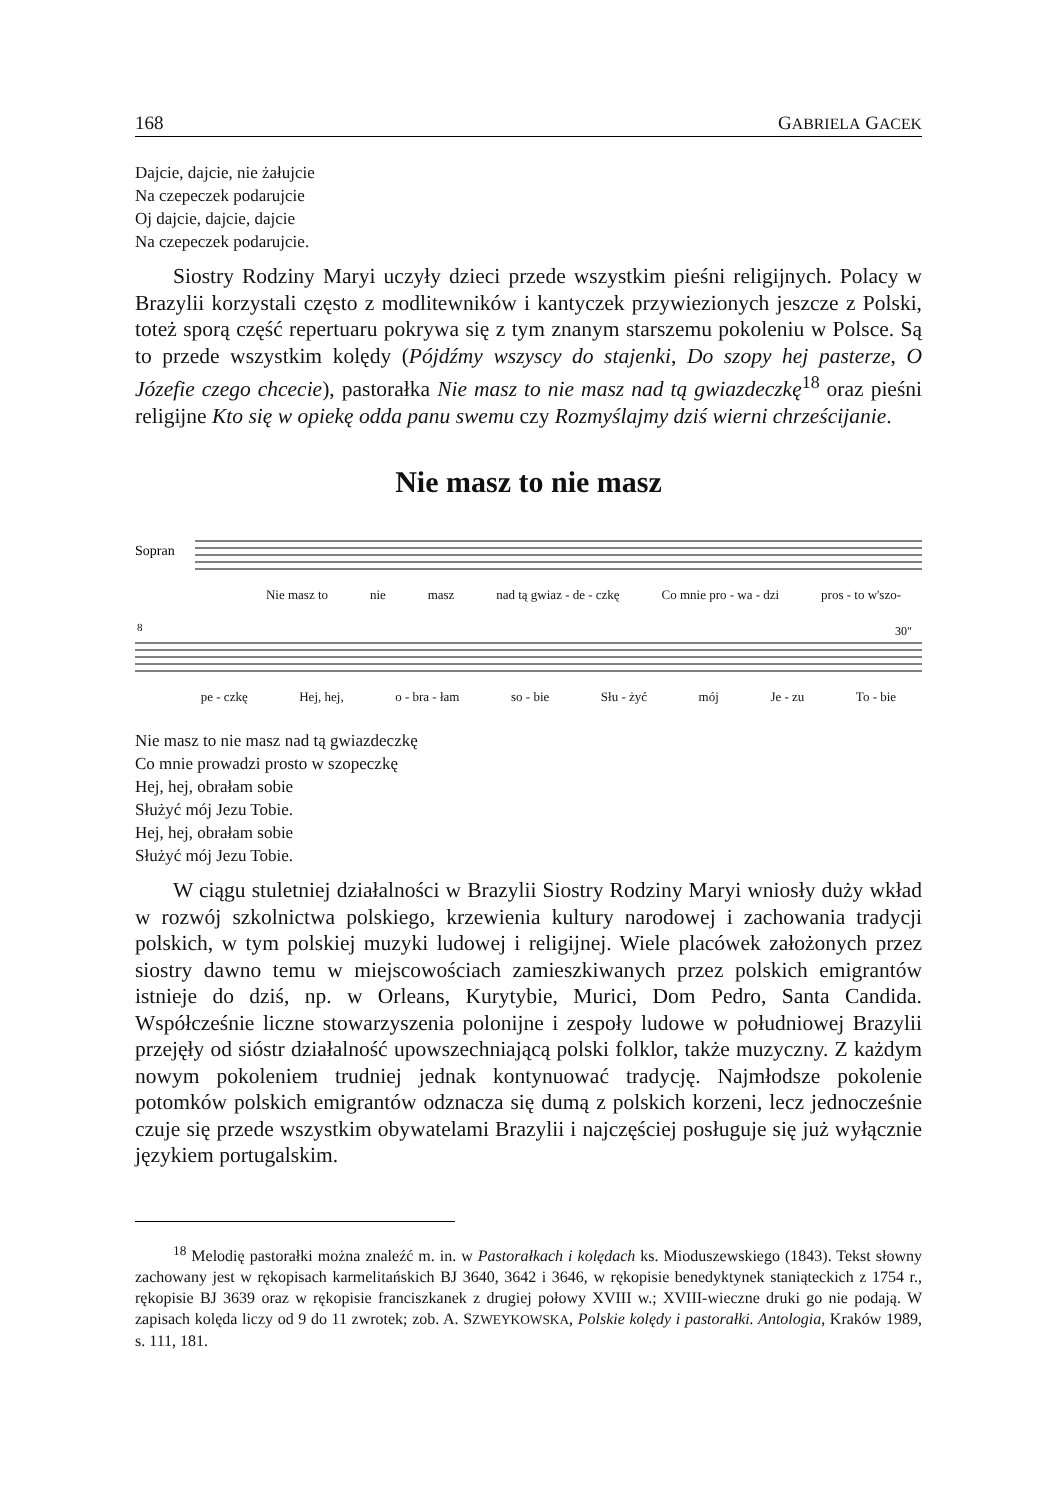168 GABRIELA GACEK
Dajcie, dajcie, nie żałujcie
Na czepeczek podarujcie
Oj dajcie, dajcie, dajcie
Na czepeczek podarujcie.
Siostry Rodziny Maryi uczyły dzieci przede wszystkim pieśni religijnych. Polacy w Brazylii korzystali często z modlitewników i kantyczek przywiezionych jeszcze z Polski, toteż sporą część repertuaru pokrywa się z tym znanym starszemu pokoleniu w Polsce. Są to przede wszystkim kolędy (Pójdźmy wszyscy do stajenki, Do szopy hej pasterze, O Józefie czego chcecie), pastorałka Nie masz to nie masz nad tą gwiazdeczkę<sup>18</sup> oraz pieśni religijne Kto się w opiekę odda panu swemu czy Rozmyślajmy dziś wierni chrześcijanie.
Nie masz to nie masz
Sopran
Nie masz to nie masz nad tą gwiaz - de - czkę Co mnie pro - wa - dzi pros - to w'szo-
8
30"
pe - czkę Hej, hej, o - bra - łam so - bie Słu - żyć mój Je - zu To - bie
Nie masz to nie masz nad tą gwiazdeczkę
Co mnie prowadzi prosto w szopeczkę
Hej, hej, obrałam sobie
Służyć mój Jezu Tobie.
Hej, hej, obrałam sobie
Służyć mój Jezu Tobie.
W ciągu stuletniej działalności w Brazylii Siostry Rodziny Maryi wniosły duży wkład w rozwój szkolnictwa polskiego, krzewienia kultury narodowej i zachowania tradycji polskich, w tym polskiej muzyki ludowej i religijnej. Wiele placówek założonych przez siostry dawno temu w miejscowościach zamieszkiwanych przez polskich emigrantów istnieje do dziś, np. w Orleans, Kurytybie, Murici, Dom Pedro, Santa Candida. Współcześnie liczne stowarzyszenia polonijne i zespoły ludowe w południowej Brazylii przejęły od sióstr działalność upowszechniającą polski folklor, także muzyczny. Z każdym nowym pokoleniem trudniej jednak kontynuować tradycję. Najmłodsze pokolenie potomków polskich emigrantów odznacza się dumą z polskich korzeni, lecz jednocześnie czuje się przede wszystkim obywatelami Brazylii i najczęściej posługuje się już wyłącznie językiem portugalskim.
<sup>18</sup> Melodię pastorałki można znaleźć m. in. w Pastorałkach i kolędach ks. Mioduszewskiego (1843). Tekst słowny zachowany jest w rękopisach karmelitańskich BJ 3640, 3642 i 3646, w rękopisie benedyktynek staniąteckich z 1754 r., rękopisie BJ 3639 oraz w rękopisie franciszkanek z drugiej połowy XVIII w.; XVIII-wieczne druki go nie podają. W zapisach kolęda liczy od 9 do 11 zwrotek; zob. A. SZWEYKOWSKA, Polskie kolędy i pastorałki. Antologia, Kraków 1989, s. 111, 181.